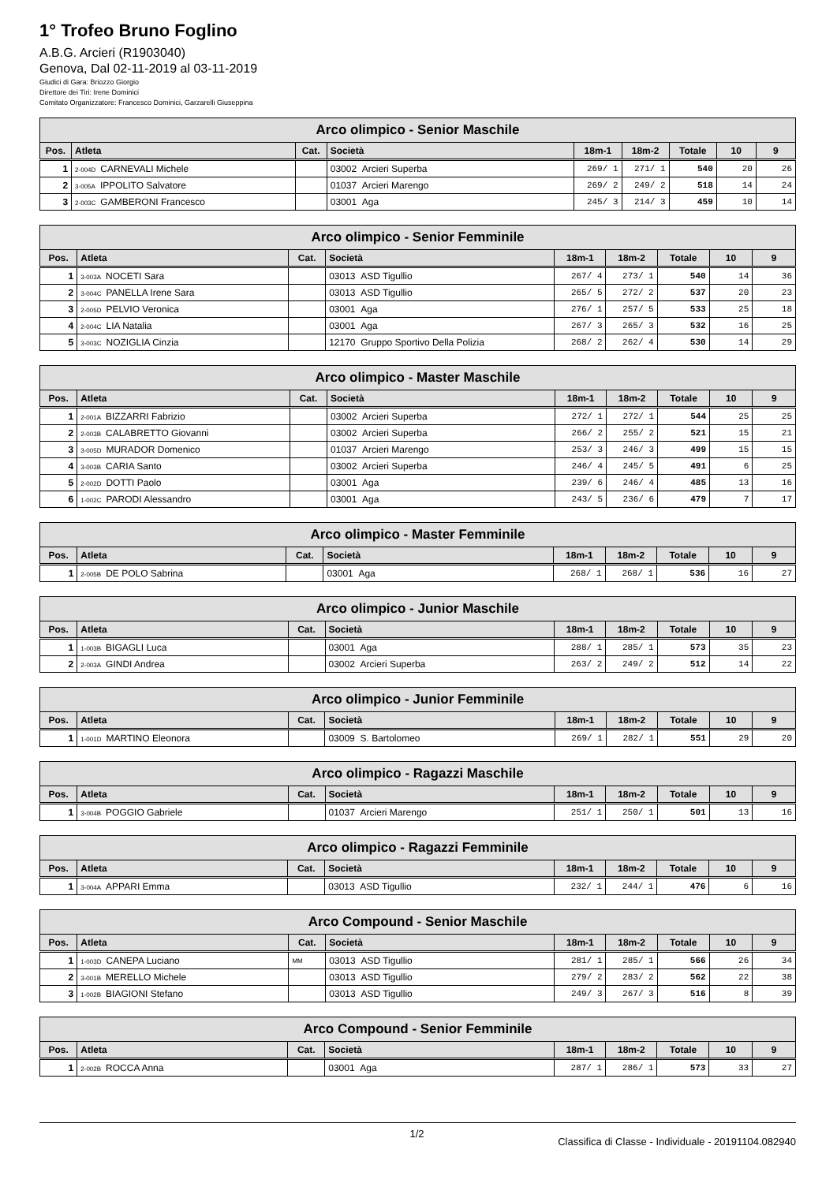1° Trofeo Bruno Foglino
A.B.G. Arcieri (R1903040)
Genova, Dal 02-11-2019 al 03-11-2019
Giudici di Gara: Briozzo Giorgio
Direttore dei Tiri: Irene Dominici
Comitato Organizzatore: Francesco Dominici, Garzarelli Giuseppina
| Arco olimpico - Senior Maschile | | | | | | | | |
| --- | --- | --- | --- | --- | --- | --- | --- | --- |
| Pos. | Atleta | Cat. | Società | 18m-1 | 18m-2 | Totale | 10 | 9 |
| 1 | 2-004D CARNEVALI Michele | | 03002 Arcieri Superba | 269/ 1 | 271/ 1 | 540 | 20 | 26 |
| 2 | 3-005A IPPOLITO Salvatore | | 01037 Arcieri Marengo | 269/ 2 | 249/ 2 | 518 | 14 | 24 |
| 3 | 2-003C GAMBERONI Francesco | | 03001 Aga | 245/ 3 | 214/ 3 | 459 | 10 | 14 |
| Arco olimpico - Senior Femminile | | | | | | | | |
| --- | --- | --- | --- | --- | --- | --- | --- | --- |
| Pos. | Atleta | Cat. | Società | 18m-1 | 18m-2 | Totale | 10 | 9 |
| 1 | 3-003A NOCETI Sara | | 03013 ASD Tigullio | 267/ 4 | 273/ 1 | 540 | 14 | 36 |
| 2 | 3-004C PANELLA Irene Sara | | 03013 ASD Tigullio | 265/ 5 | 272/ 2 | 537 | 20 | 23 |
| 3 | 2-005D PELVIO Veronica | | 03001 Aga | 276/ 1 | 257/ 5 | 533 | 25 | 18 |
| 4 | 2-004C LIA Natalia | | 03001 Aga | 267/ 3 | 265/ 3 | 532 | 16 | 25 |
| 5 | 3-003C NOZIGLIA Cinzia | | 12170 Gruppo Sportivo Della Polizia | 268/ 2 | 262/ 4 | 530 | 14 | 29 |
| Arco olimpico - Master Maschile | | | | | | | | |
| --- | --- | --- | --- | --- | --- | --- | --- | --- |
| Pos. | Atleta | Cat. | Società | 18m-1 | 18m-2 | Totale | 10 | 9 |
| 1 | 2-001A BIZZARRI Fabrizio | | 03002 Arcieri Superba | 272/ 1 | 272/ 1 | 544 | 25 | 25 |
| 2 | 2-003B CALABRETTO Giovanni | | 03002 Arcieri Superba | 266/ 2 | 255/ 2 | 521 | 15 | 21 |
| 3 | 3-005D MURADOR Domenico | | 01037 Arcieri Marengo | 253/ 3 | 246/ 3 | 499 | 15 | 15 |
| 4 | 3-003B CARIA Santo | | 03002 Arcieri Superba | 246/ 4 | 245/ 5 | 491 | 6 | 25 |
| 5 | 2-002D DOTTI Paolo | | 03001 Aga | 239/ 6 | 246/ 4 | 485 | 13 | 16 |
| 6 | 1-002C PARODI Alessandro | | 03001 Aga | 243/ 5 | 236/ 6 | 479 | 7 | 17 |
| Arco olimpico - Master Femminile | | | | | | | | |
| --- | --- | --- | --- | --- | --- | --- | --- | --- |
| Pos. | Atleta | Cat. | Società | 18m-1 | 18m-2 | Totale | 10 | 9 |
| 1 | 2-005B DE POLO Sabrina | | 03001 Aga | 268/ 1 | 268/ 1 | 536 | 16 | 27 |
| Arco olimpico - Junior Maschile | | | | | | | | |
| --- | --- | --- | --- | --- | --- | --- | --- | --- |
| Pos. | Atleta | Cat. | Società | 18m-1 | 18m-2 | Totale | 10 | 9 |
| 1 | 1-003B BIGAGLI Luca | | 03001 Aga | 288/ 1 | 285/ 1 | 573 | 35 | 23 |
| 2 | 2-003A GINDI Andrea | | 03002 Arcieri Superba | 263/ 2 | 249/ 2 | 512 | 14 | 22 |
| Arco olimpico - Junior Femminile | | | | | | | | |
| --- | --- | --- | --- | --- | --- | --- | --- | --- |
| Pos. | Atleta | Cat. | Società | 18m-1 | 18m-2 | Totale | 10 | 9 |
| 1 | 1-001D MARTINO Eleonora | | 03009 S. Bartolomeo | 269/ 1 | 282/ 1 | 551 | 29 | 20 |
| Arco olimpico - Ragazzi Maschile | | | | | | | | |
| --- | --- | --- | --- | --- | --- | --- | --- | --- |
| Pos. | Atleta | Cat. | Società | 18m-1 | 18m-2 | Totale | 10 | 9 |
| 1 | 3-004B POGGIO Gabriele | | 01037 Arcieri Marengo | 251/ 1 | 250/ 1 | 501 | 13 | 16 |
| Arco olimpico - Ragazzi Femminile | | | | | | | | |
| --- | --- | --- | --- | --- | --- | --- | --- | --- |
| Pos. | Atleta | Cat. | Società | 18m-1 | 18m-2 | Totale | 10 | 9 |
| 1 | 3-004A APPARI Emma | | 03013 ASD Tigullio | 232/ 1 | 244/ 1 | 476 | 6 | 16 |
| Arco Compound - Senior Maschile | | | | | | | | |
| --- | --- | --- | --- | --- | --- | --- | --- | --- |
| Pos. | Atleta | Cat. | Società | 18m-1 | 18m-2 | Totale | 10 | 9 |
| 1 | 1-003D CANEPA Luciano | MM | 03013 ASD Tigullio | 281/ 1 | 285/ 1 | 566 | 26 | 34 |
| 2 | 3-001B MERELLO Michele | | 03013 ASD Tigullio | 279/ 2 | 283/ 2 | 562 | 22 | 38 |
| 3 | 1-002B BIAGIONI Stefano | | 03013 ASD Tigullio | 249/ 3 | 267/ 3 | 516 | 8 | 39 |
| Arco Compound - Senior Femminile | | | | | | | | |
| --- | --- | --- | --- | --- | --- | --- | --- | --- |
| Pos. | Atleta | Cat. | Società | 18m-1 | 18m-2 | Totale | 10 | 9 |
| 1 | 2-002B ROCCA Anna | | 03001 Aga | 287/ 1 | 286/ 1 | 573 | 33 | 27 |
1/2 Classifica di Classe - Individuale - 20191104.082940